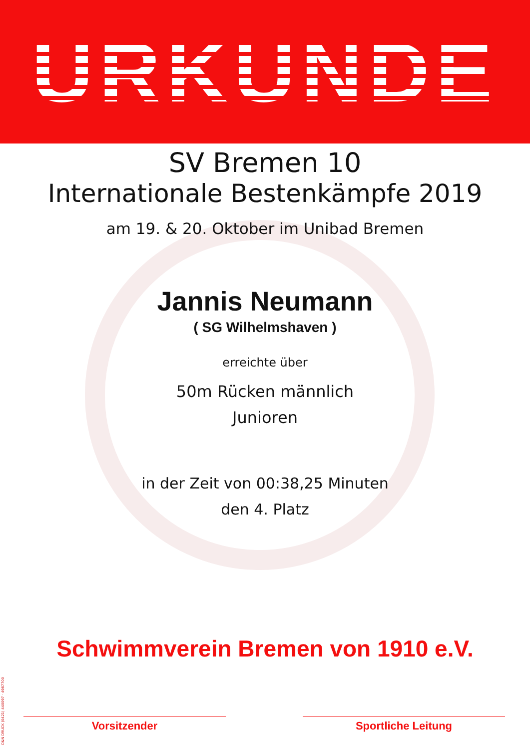URKUNDE
SV Bremen 10
Internationale Bestenkämpfe 2019
am 19. & 20. Oktober im Unibad Bremen
Jannis Neumann
( SG Wilhelmshaven )
erreichte über
50m Rücken männlich
Junioren
in der Zeit von 00:38,25 Minuten
den 4. Platz
Schwimmverein Bremen von 1910 e.V.
Vorsitzender Sportliche Leitung
O&N DRUCK (0421) 440097 · 4987700